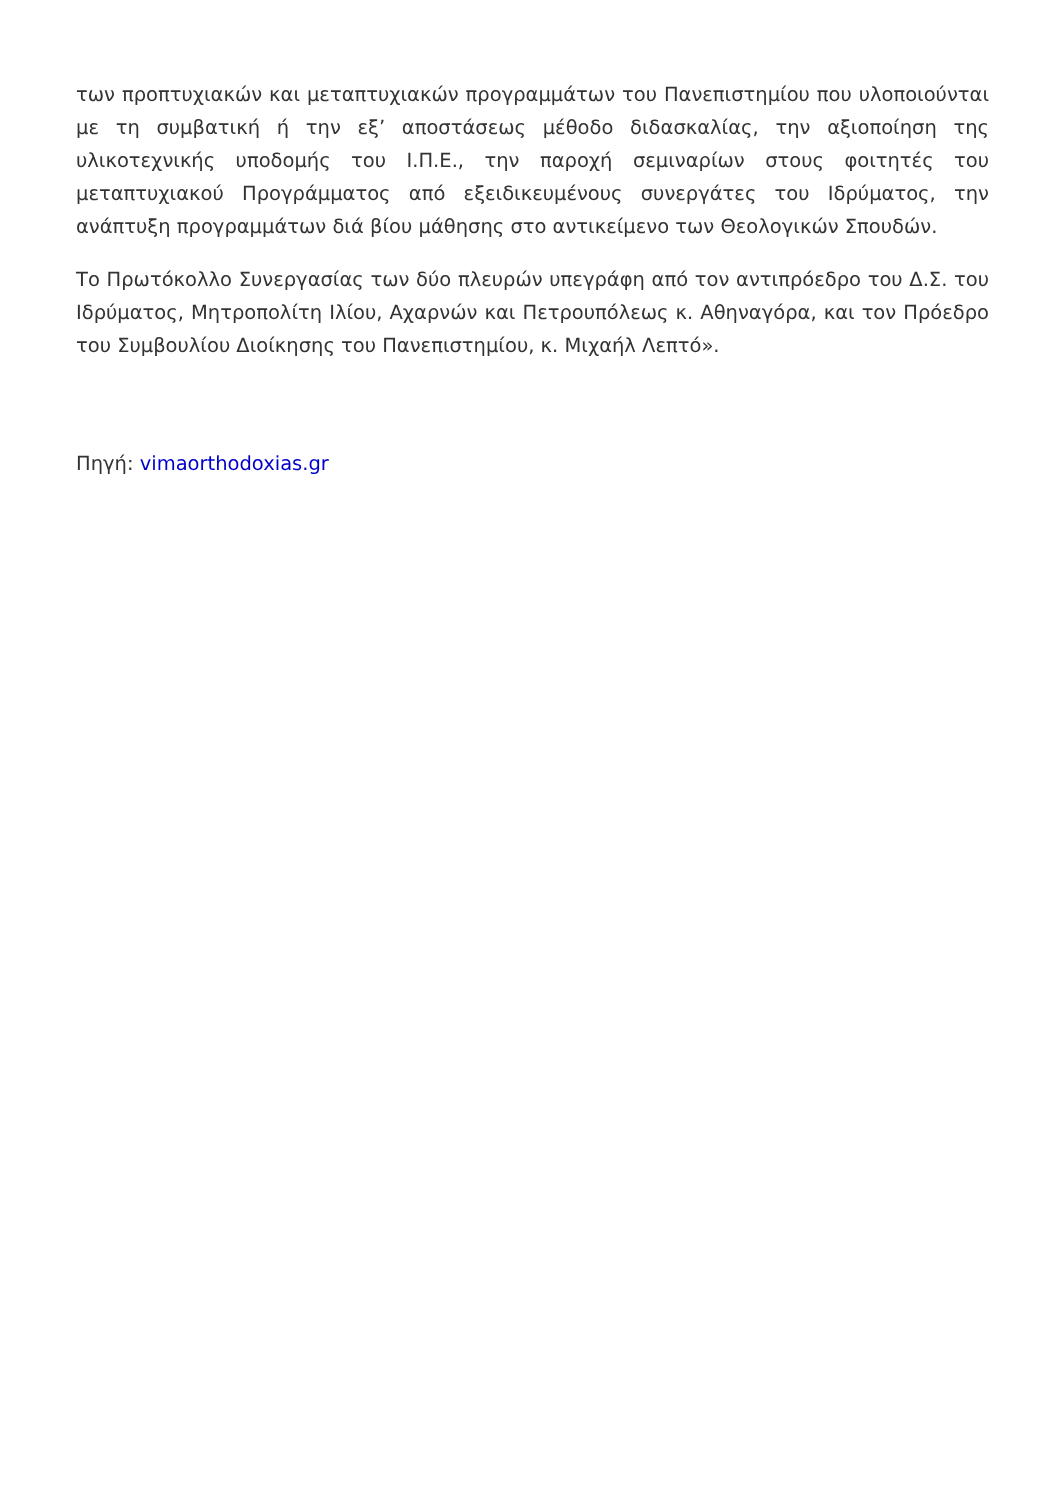των προπτυχιακών και μεταπτυχιακών προγραμμάτων του Πανεπιστημίου που υλοποιούνται με τη συμβατική ή την εξ’ αποστάσεως μέθοδο διδασκαλίας, την αξιοποίηση της υλικοτεχνικής υποδομής του Ι.Π.Ε., την παροχή σεμιναρίων στους φοιτητές του μεταπτυχιακού Προγράμματος από εξειδικευμένους συνεργάτες του Ιδρύματος, την ανάπτυξη προγραμμάτων διά βίου μάθησης στο αντικείμενο των Θεολογικών Σπουδών.
Το Πρωτόκολλο Συνεργασίας των δύο πλευρών υπεγράφη από τον αντιπρόεδρο του Δ.Σ. του Ιδρύματος, Μητροπολίτη Ιλίου, Αχαρνών και Πετρουπόλεως κ. Αθηναγόρα, και τον Πρόεδρο του Συμβουλίου Διοίκησης του Πανεπιστημίου, κ. Μιχαήλ Λεπτό».
Πηγή: vimaorthodoxias.gr